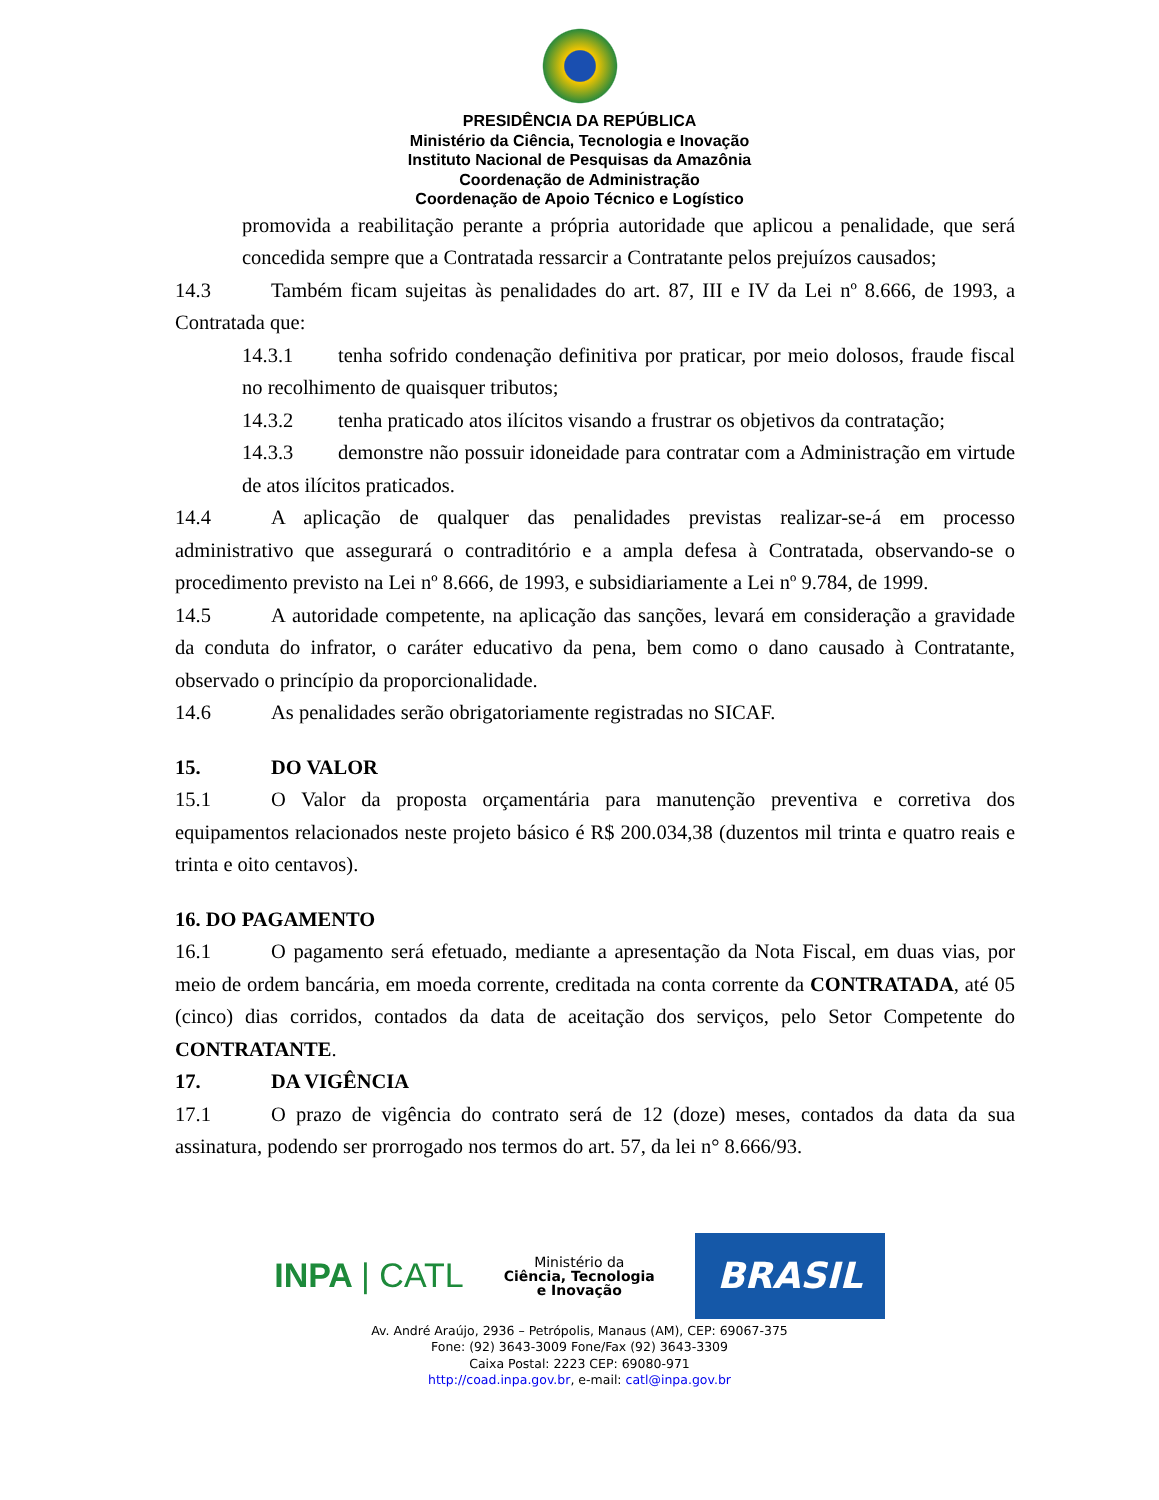PRESIDÊNCIA DA REPÚBLICA
Ministério da Ciência, Tecnologia e Inovação
Instituto Nacional de Pesquisas da Amazônia
Coordenação de Administração
Coordenação de Apoio Técnico e Logístico
promovida a reabilitação perante a própria autoridade que aplicou a penalidade, que será concedida sempre que a Contratada ressarcir a Contratante pelos prejuízos causados;
14.3 Também ficam sujeitas às penalidades do art. 87, III e IV da Lei nº 8.666, de 1993, a Contratada que:
14.3.1 tenha sofrido condenação definitiva por praticar, por meio dolosos, fraude fiscal no recolhimento de quaisquer tributos;
14.3.2 tenha praticado atos ilícitos visando a frustrar os objetivos da contratação;
14.3.3 demonstre não possuir idoneidade para contratar com a Administração em virtude de atos ilícitos praticados.
14.4 A aplicação de qualquer das penalidades previstas realizar-se-á em processo administrativo que assegurará o contraditório e a ampla defesa à Contratada, observando-se o procedimento previsto na Lei nº 8.666, de 1993, e subsidiariamente a Lei nº 9.784, de 1999.
14.5 A autoridade competente, na aplicação das sanções, levará em consideração a gravidade da conduta do infrator, o caráter educativo da pena, bem como o dano causado à Contratante, observado o princípio da proporcionalidade.
14.6 As penalidades serão obrigatoriamente registradas no SICAF.
15. DO VALOR
15.1 O Valor da proposta orçamentária para manutenção preventiva e corretiva dos equipamentos relacionados neste projeto básico é R$ 200.034,38 (duzentos mil trinta e quatro reais e trinta e oito centavos).
16. DO PAGAMENTO
16.1 O pagamento será efetuado, mediante a apresentação da Nota Fiscal, em duas vias, por meio de ordem bancária, em moeda corrente, creditada na conta corrente da CONTRATADA, até 05 (cinco) dias corridos, contados da data de aceitação dos serviços, pelo Setor Competente do CONTRATANTE.
17. DA VIGÊNCIA
17.1 O prazo de vigência do contrato será de 12 (doze) meses, contados da data da sua assinatura, podendo ser prorrogado nos termos do art. 57, da lei n° 8.666/93.
INPA | CATL
Ministério da
Ciência, Tecnologia
e Inovação
BRASIL
Av. André Araújo, 2936 – Petrópolis, Manaus (AM), CEP: 69067-375
Fone: (92) 3643-3009 Fone/Fax (92) 3643-3309
Caixa Postal: 2223 CEP: 69080-971
http://coad.inpa.gov.br, e-mail: catl@inpa.gov.br